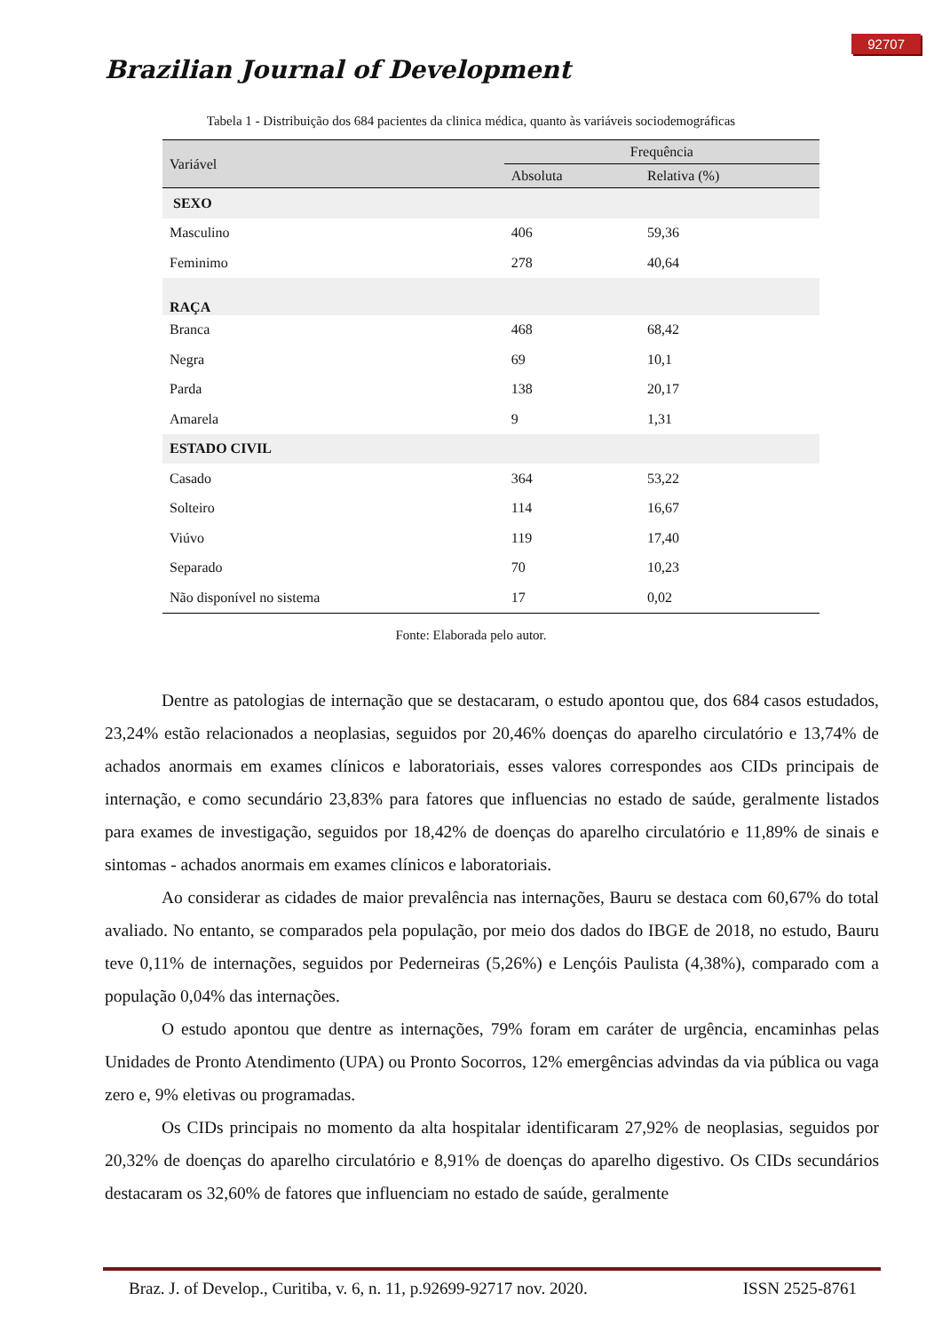92707
Brazilian Journal of Development
Tabela 1 - Distribuição dos 684 pacientes da clinica médica, quanto às variáveis sociodemográficas
| Variável | Frequência | |
| --- | --- | --- |
| | Absoluta | Relativa (%) |
| SEXO | | |
| Masculino | 406 | 59,36 |
| Feminimo | 278 | 40,64 |
| RAÇA | | |
| Branca | 468 | 68,42 |
| Negra | 69 | 10,1 |
| Parda | 138 | 20,17 |
| Amarela | 9 | 1,31 |
| ESTADO CIVIL | | |
| Casado | 364 | 53,22 |
| Solteiro | 114 | 16,67 |
| Viúvo | 119 | 17,40 |
| Separado | 70 | 10,23 |
| Não disponível no sistema | 17 | 0,02 |
Fonte: Elaborada pelo autor.
Dentre as patologias de internação que se destacaram, o estudo apontou que, dos 684 casos estudados, 23,24% estão relacionados a neoplasias, seguidos por 20,46% doenças do aparelho circulatório e 13,74% de achados anormais em exames clínicos e laboratoriais, esses valores correspondes aos CIDs principais de internação, e como secundário 23,83% para fatores que influencias no estado de saúde, geralmente listados para exames de investigação, seguidos por 18,42% de doenças do aparelho circulatório e 11,89% de sinais e sintomas - achados anormais em exames clínicos e laboratoriais.
Ao considerar as cidades de maior prevalência nas internações, Bauru se destaca com 60,67% do total avaliado. No entanto, se comparados pela população, por meio dos dados do IBGE de 2018, no estudo, Bauru teve 0,11% de internações, seguidos por Pederneiras (5,26%) e Lençóis Paulista (4,38%), comparado com a população 0,04% das internações.
O estudo apontou que dentre as internações, 79% foram em caráter de urgência, encaminhas pelas Unidades de Pronto Atendimento (UPA) ou Pronto Socorros, 12% emergências advindas da via pública ou vaga zero e, 9% eletivas ou programadas.
Os CIDs principais no momento da alta hospitalar identificaram 27,92% de neoplasias, seguidos por 20,32% de doenças do aparelho circulatório e 8,91% de doenças do aparelho digestivo. Os CIDs secundários destacaram os 32,60% de fatores que influenciam no estado de saúde, geralmente
Braz. J. of Develop., Curitiba, v. 6, n. 11, p.92699-92717 nov. 2020. ISSN 2525-8761